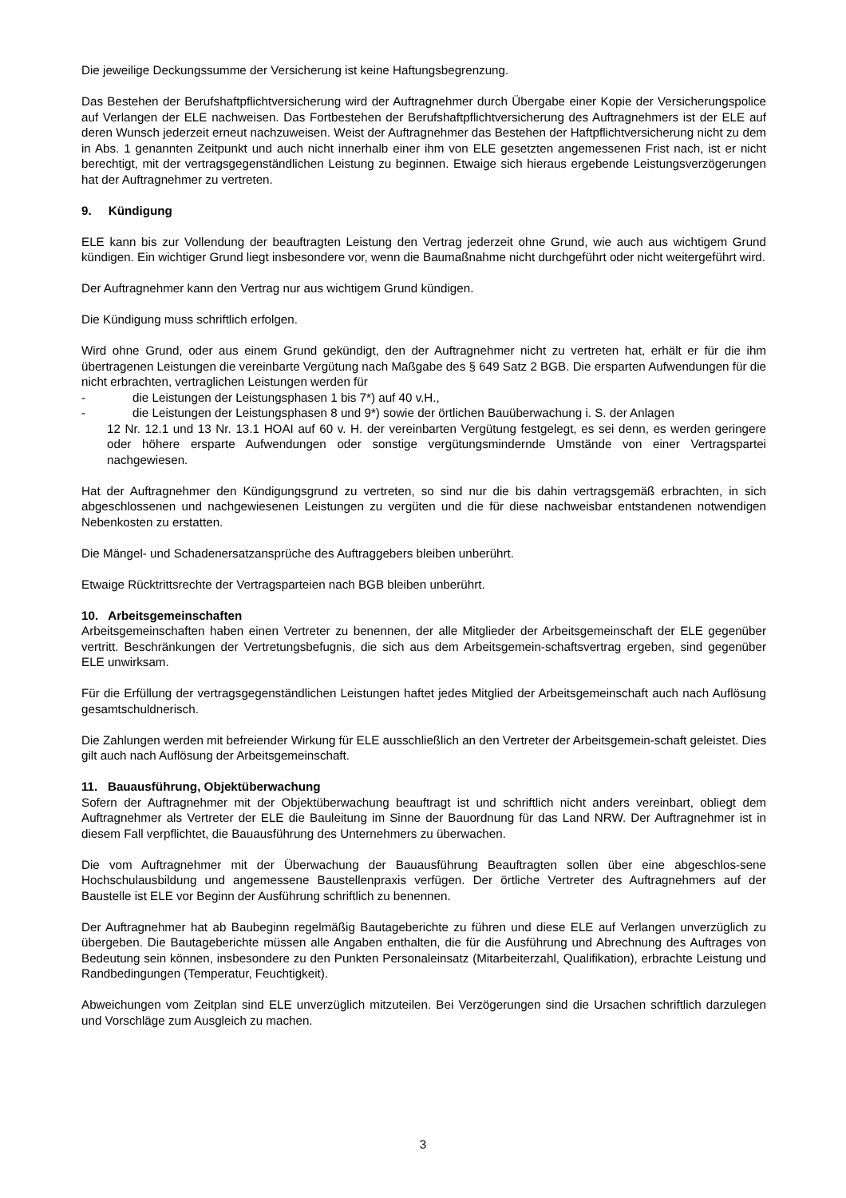Die jeweilige Deckungssumme der Versicherung ist keine Haftungsbegrenzung.
Das Bestehen der Berufshaftpflichtversicherung wird der Auftragnehmer durch Übergabe einer Kopie der Versicherungspolice auf Verlangen der ELE nachweisen. Das Fortbestehen der Berufshaftpflichtversicherung des Auftragnehmers ist der ELE auf deren Wunsch jederzeit erneut nachzuweisen. Weist der Auftragnehmer das Bestehen der Haftpflichtversicherung nicht zu dem in Abs. 1 genannten Zeitpunkt und auch nicht innerhalb einer ihm von ELE gesetzten angemessenen Frist nach, ist er nicht berechtigt, mit der vertragsgegenständlichen Leistung zu beginnen. Etwaige sich hieraus ergebende Leistungsverzögerungen hat der Auftragnehmer zu vertreten.
9. Kündigung
ELE kann bis zur Vollendung der beauftragten Leistung den Vertrag jederzeit ohne Grund, wie auch aus wichtigem Grund kündigen. Ein wichtiger Grund liegt insbesondere vor, wenn die Baumaßnahme nicht durchgeführt oder nicht weitergeführt wird.
Der Auftragnehmer kann den Vertrag nur aus wichtigem Grund kündigen.
Die Kündigung muss schriftlich erfolgen.
Wird ohne Grund, oder aus einem Grund gekündigt, den der Auftragnehmer nicht zu vertreten hat, erhält er für die ihm übertragenen Leistungen die vereinbarte Vergütung nach Maßgabe des § 649 Satz 2 BGB. Die ersparten Aufwendungen für die nicht erbrachten, vertraglichen Leistungen werden für
- die Leistungen der Leistungsphasen 1 bis 7*) auf 40 v.H.,
- die Leistungen der Leistungsphasen 8 und 9*) sowie der örtlichen Bauüberwachung i. S. der Anlagen
12 Nr. 12.1 und 13 Nr. 13.1 HOAI auf 60 v. H. der vereinbarten Vergütung festgelegt, es sei denn, es werden geringere oder höhere ersparte Aufwendungen oder sonstige vergütungsmindernde Umstände von einer Vertragspartei nachgewiesen.
Hat der Auftragnehmer den Kündigungsgrund zu vertreten, so sind nur die bis dahin vertragsgemäß erbrachten, in sich abgeschlossenen und nachgewiesenen Leistungen zu vergüten und die für diese nachweisbar entstandenen notwendigen Nebenkosten zu erstatten.
Die Mängel- und Schadenersatzansprüche des Auftraggebers bleiben unberührt.
Etwaige Rücktrittsrechte der Vertragsparteien nach BGB bleiben unberührt.
10. Arbeitsgemeinschaften
Arbeitsgemeinschaften haben einen Vertreter zu benennen, der alle Mitglieder der Arbeitsgemeinschaft der ELE gegenüber vertritt. Beschränkungen der Vertretungsbefugnis, die sich aus dem Arbeitsgemein-schaftsvertrag ergeben, sind gegenüber ELE unwirksam.
Für die Erfüllung der vertragsgegenständlichen Leistungen haftet jedes Mitglied der Arbeitsgemeinschaft auch nach Auflösung gesamtschuldnerisch.
Die Zahlungen werden mit befreiender Wirkung für ELE ausschließlich an den Vertreter der Arbeitsgemein-schaft geleistet. Dies gilt auch nach Auflösung der Arbeitsgemeinschaft.
11. Bauausführung, Objektüberwachung
Sofern der Auftragnehmer mit der Objektüberwachung beauftragt ist und schriftlich nicht anders vereinbart, obliegt dem Auftragnehmer als Vertreter der ELE die Bauleitung im Sinne der Bauordnung für das Land NRW. Der Auftragnehmer ist in diesem Fall verpflichtet, die Bauausführung des Unternehmers zu überwachen.
Die vom Auftragnehmer mit der Überwachung der Bauausführung Beauftragten sollen über eine abgeschlos-sene Hochschulausbildung und angemessene Baustellenpraxis verfügen. Der örtliche Vertreter des Auftragnehmers auf der Baustelle ist ELE vor Beginn der Ausführung schriftlich zu benennen.
Der Auftragnehmer hat ab Baubeginn regelmäßig Bautageberichte zu führen und diese ELE auf Verlangen unverzüglich zu übergeben. Die Bautageberichte müssen alle Angaben enthalten, die für die Ausführung und Abrechnung des Auftrages von Bedeutung sein können, insbesondere zu den Punkten Personaleinsatz (Mitarbeiterzahl, Qualifikation), erbrachte Leistung und Randbedingungen (Temperatur, Feuchtigkeit).
Abweichungen vom Zeitplan sind ELE unverzüglich mitzuteilen. Bei Verzögerungen sind die Ursachen schriftlich darzulegen und Vorschläge zum Ausgleich zu machen.
3